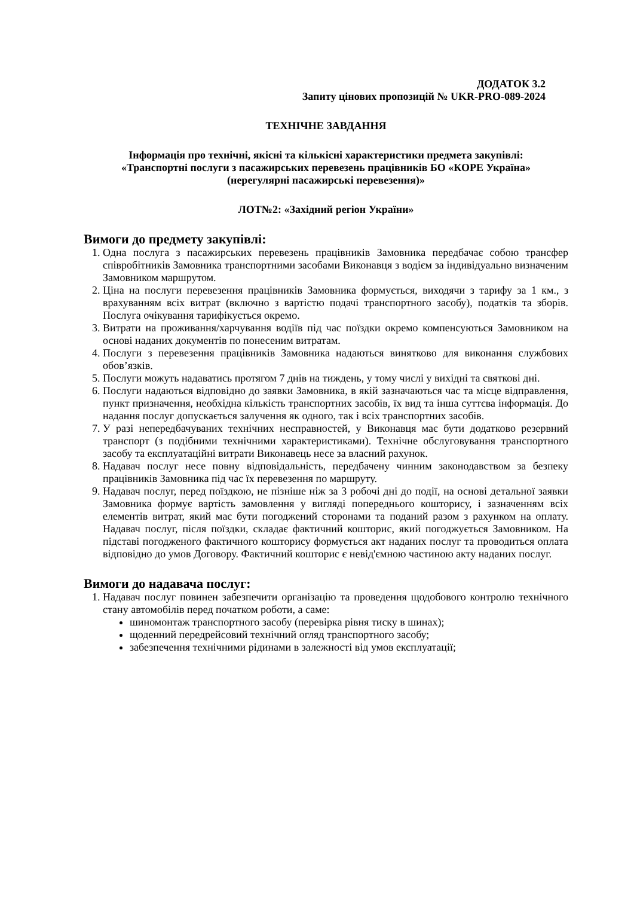ДОДАТОК 3.2
Запиту цінових пропозицій № UKR-PRO-089-2024
ТЕХНІЧНЕ ЗАВДАННЯ
Інформація про технічні, якісні та кількісні характеристики предмета закупівлі:
«Транспортні послуги з пасажирських перевезень працівників БО «КОРЕ Україна»
(нерегулярні пасажирські перевезення)»
ЛОТ№2: «Західний регіон України»
Вимоги до предмету закупівлі:
1. Одна послуга з пасажирських перевезень працівників Замовника передбачає собою трансфер співробітників Замовника транспортними засобами Виконавця з водієм за індивідуально визначеним Замовником маршрутом.
2. Ціна на послуги перевезення працівників Замовника формується, виходячи з тарифу за 1 км., з врахуванням всіх витрат (включно з вартістю подачі транспортного засобу), податків та зборів. Послуга очікування тарифікується окремо.
3. Витрати на проживання/харчування водіїв під час поїздки окремо компенсуються Замовником на основі наданих документів по понесеним витратам.
4. Послуги з перевезення працівників Замовника надаються винятково для виконання службових обов’язків.
5. Послуги можуть надаватись протягом 7 днів на тиждень, у тому числі у вихідні та святкові дні.
6. Послуги надаються відповідно до заявки Замовника, в якій зазначаються час та місце відправлення, пункт призначення, необхідна кількість транспортних засобів, їх вид та інша суттєва інформація. До надання послуг допускається залучення як одного, так і всіх транспортних засобів.
7. У разі непередбачуваних технічних несправностей, у Виконавця має бути додатково резервний транспорт (з подібними технічними характеристиками). Технічне обслуговування транспортного засобу та експлуатаційні витрати Виконавець несе за власний рахунок.
8. Надавач послуг несе повну відповідальність, передбачену чинним законодавством за безпеку працівників Замовника під час їх перевезення по маршруту.
9. Надавач послуг, перед поїздкою, не пізніше ніж за 3 робочі дні до події, на основі детальної заявки Замовника формує вартість замовлення у вигляді попереднього кошторису, і зазначенням всіх елементів витрат, який має бути погоджений сторонами та поданий разом з рахунком на оплату. Надавач послуг, після поїздки, складає фактичний кошторис, який погоджується Замовником. На підставі погодженого фактичного кошторису формується акт наданих послуг та проводиться оплата відповідно до умов Договору. Фактичний кошторис є невід'ємною частиною акту наданих послуг.
Вимоги до надавача послуг:
1. Надавач послуг повинен забезпечити організацію та проведення щодобового контролю технічного стану автомобілів перед початком роботи, а саме:
шиномонтаж транспортного засобу (перевірка рівня тиску в шинах);
щоденний передрейсовий технічний огляд транспортного засобу;
забезпечення технічними рідинами в залежності від умов експлуатації;